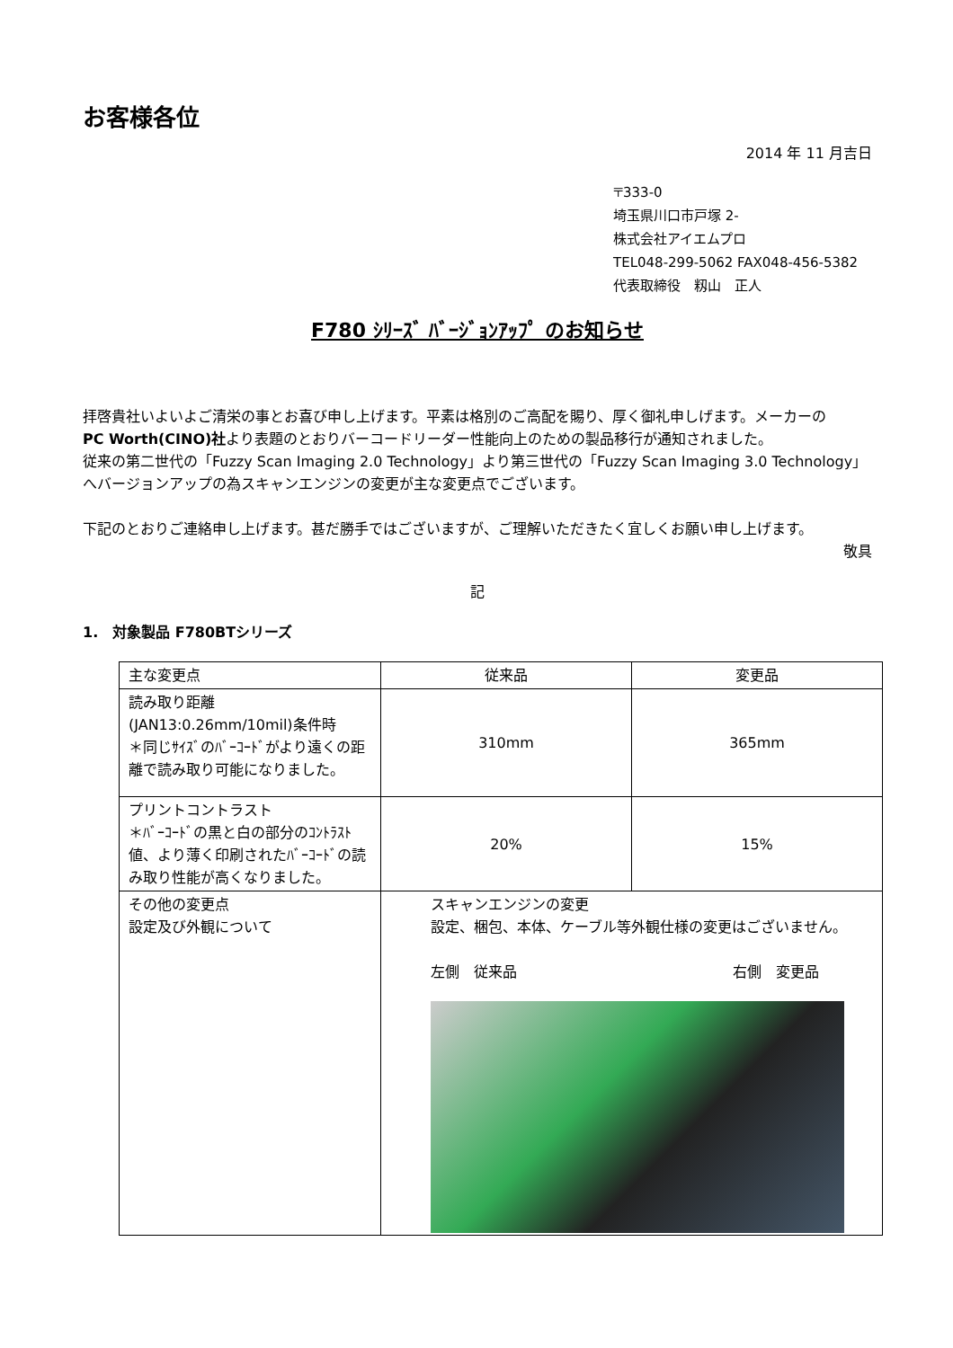お客様各位
2014 年 11 月吉日
〒333-0
埼玉県川口市戸塚 2-
株式会社アイエムプロ
TEL048-299-5062 FAX048-456-5382
代表取締役　籾山　正人
F780 ｼﾘｰｽﾞ ﾊﾞｰｼﾞｮﾝｱｯﾌﾟ のお知らせ
拝啓貴社いよいよご清栄の事とお喜び申し上げます。平素は格別のご高配を賜り、厚く御礼申しげます。メーカーの
PC Worth(CINO)社より表題のとおりバーコードリーダー性能向上のための製品移行が通知されました。
従来の第二世代の「Fuzzy Scan Imaging 2.0 Technology」より第三世代の「Fuzzy Scan Imaging 3.0 Technology」へバージョンアップの為スキャンエンジンの変更が主な変更点でございます。
下記のとおりご連絡申し上げます。甚だ勝手ではございますが、ご理解いただきたく宜しくお願い申し上げます。
敬具
記
1.　対象製品 F780BTシリーズ
| 主な変更点 | 従来品 | 変更品 |
| 読み取り距離 (JAN13:0.26mm/10mil)条件時 ＊同じｻｲｽﾞのﾊﾞｰｺｰﾄﾞがより遠くの距離で読み取り可能になりました。 | 310mm | 365mm |
| プリントコントラスト ＊ﾊﾞｰｺｰﾄﾞの黒と白の部分のｺﾝﾄﾗｽﾄ値、より薄く印刷されたﾊﾞｰｺｰﾄﾞの読み取り性能が高くなりました。 | 20% | 15% |
| その他の変更点 設定及び外観について | スキャンエンジンの変更 設定、梱包、本体、ケーブル等外観仕様の変更はございません。 左側 従来品 右側 変更品 | |